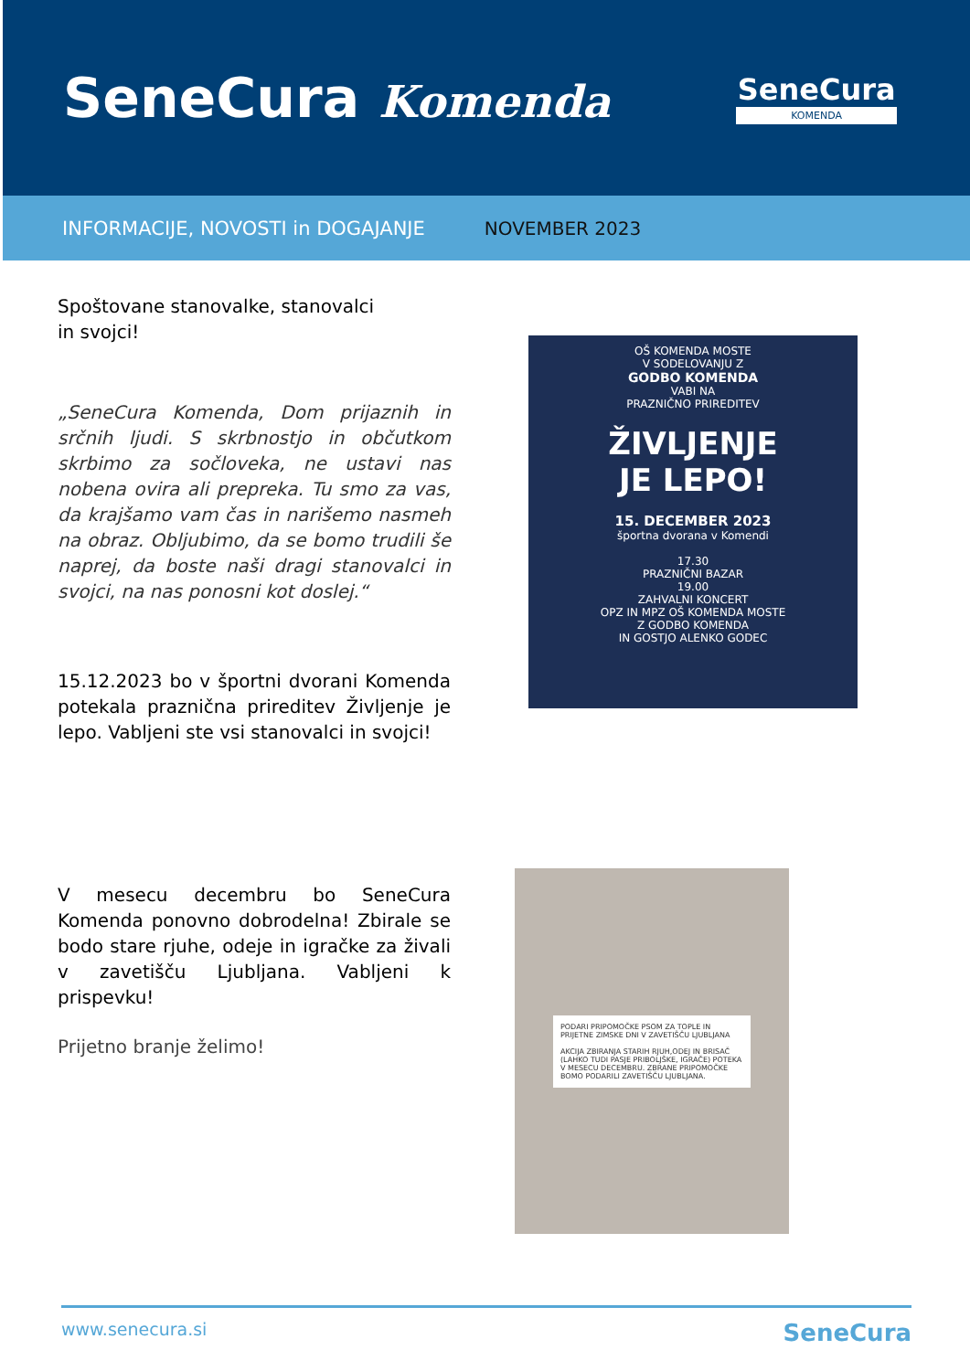SeneCura Komenda
SeneCura
KOMENDA
INFORMACIJE, NOVOSTI in DOGAJANJE NOVEMBER 2023
Spoštovane stanovalke, stanovalci
in svojci!
„SeneCura Komenda, Dom prijaznih in srčnih ljudi. S skrbnostjo in občutkom skrbimo za sočloveka, ne ustavi nas nobena ovira ali prepreka. Tu smo za vas, da krajšamo vam čas in narišemo nasmeh na obraz. Obljubimo, da se bomo trudili še naprej, da boste naši dragi stanovalci in svojci, na nas ponosni kot doslej.“
15.12.2023 bo v športni dvorani Komenda potekala praznična prireditev Življenje je lepo. Vabljeni ste vsi stanovalci in svojci!
V mesecu decembru bo SeneCura Komenda ponovno dobrodelna! Zbirale se bodo stare rjuhe, odeje in igračke za živali v zavetišču Ljubljana. Vabljeni k prispevku!
Prijetno branje želimo!
OŠ KOMENDA MOSTE
V SODELOVANJU Z
GODBO KOMENDA
VABI NA
PRAZNIČNO PRIREDITEV
ŽIVLJENJE
JE LEPO!
15. DECEMBER 2023
športna dvorana v Komendi
17.30
PRAZNIČNI BAZAR
19.00
ZAHVALNI KONCERT
OPZ IN MPZ OŠ KOMENDA MOSTE
Z GODBO KOMENDA
IN GOSTJO ALENKO GODEC
PODARI PRIPOMOČKE PSOM ZA TOPLE IN PRIJETNE ZIMSKE DNI V ZAVETIŠČU LJUBLJANA
AKCIJA ZBIRANJA STARIH RJUH,ODEJ IN BRISAČ (LAHKO TUDI PASJE PRIBOLJŠKE, IGRAČE) POTEKA V MESECU DECEMBRU. ZBRANE PRIPOMOČKE BOMO PODARILI ZAVETIŠČU LJUBLJANA.
www.senecura.si SeneCura